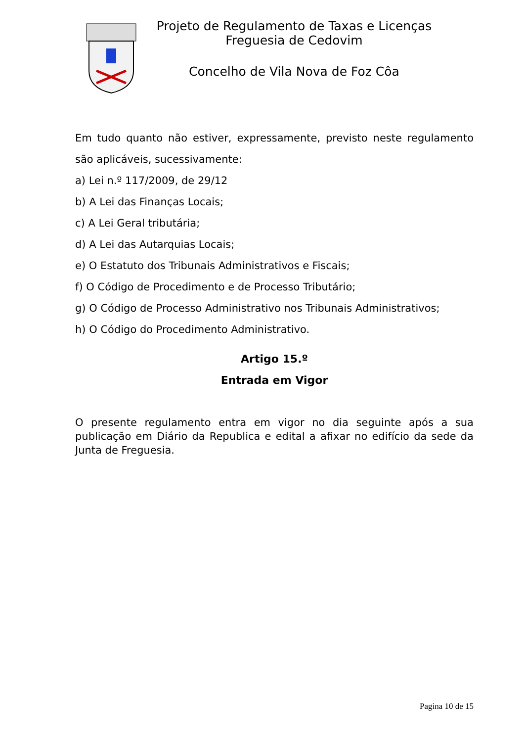Projeto de Regulamento de Taxas e Licenças
Freguesia de Cedovim
Concelho de Vila Nova de Foz Côa
Em tudo quanto não estiver, expressamente, previsto neste regulamento são aplicáveis, sucessivamente:
a) Lei n.º 117/2009, de 29/12
b) A Lei das Finanças Locais;
c) A Lei Geral tributária;
d) A Lei das Autarquias Locais;
e) O Estatuto dos Tribunais Administrativos e Fiscais;
f) O Código de Procedimento e de Processo Tributário;
g) O Código de Processo Administrativo nos Tribunais Administrativos;
h) O Código do Procedimento Administrativo.
Artigo 15.º
Entrada em Vigor
O presente regulamento entra em vigor no dia seguinte após a sua publicação em Diário da Republica e edital a afixar no edifício da sede da Junta de Freguesia.
Pagina 10 de 15